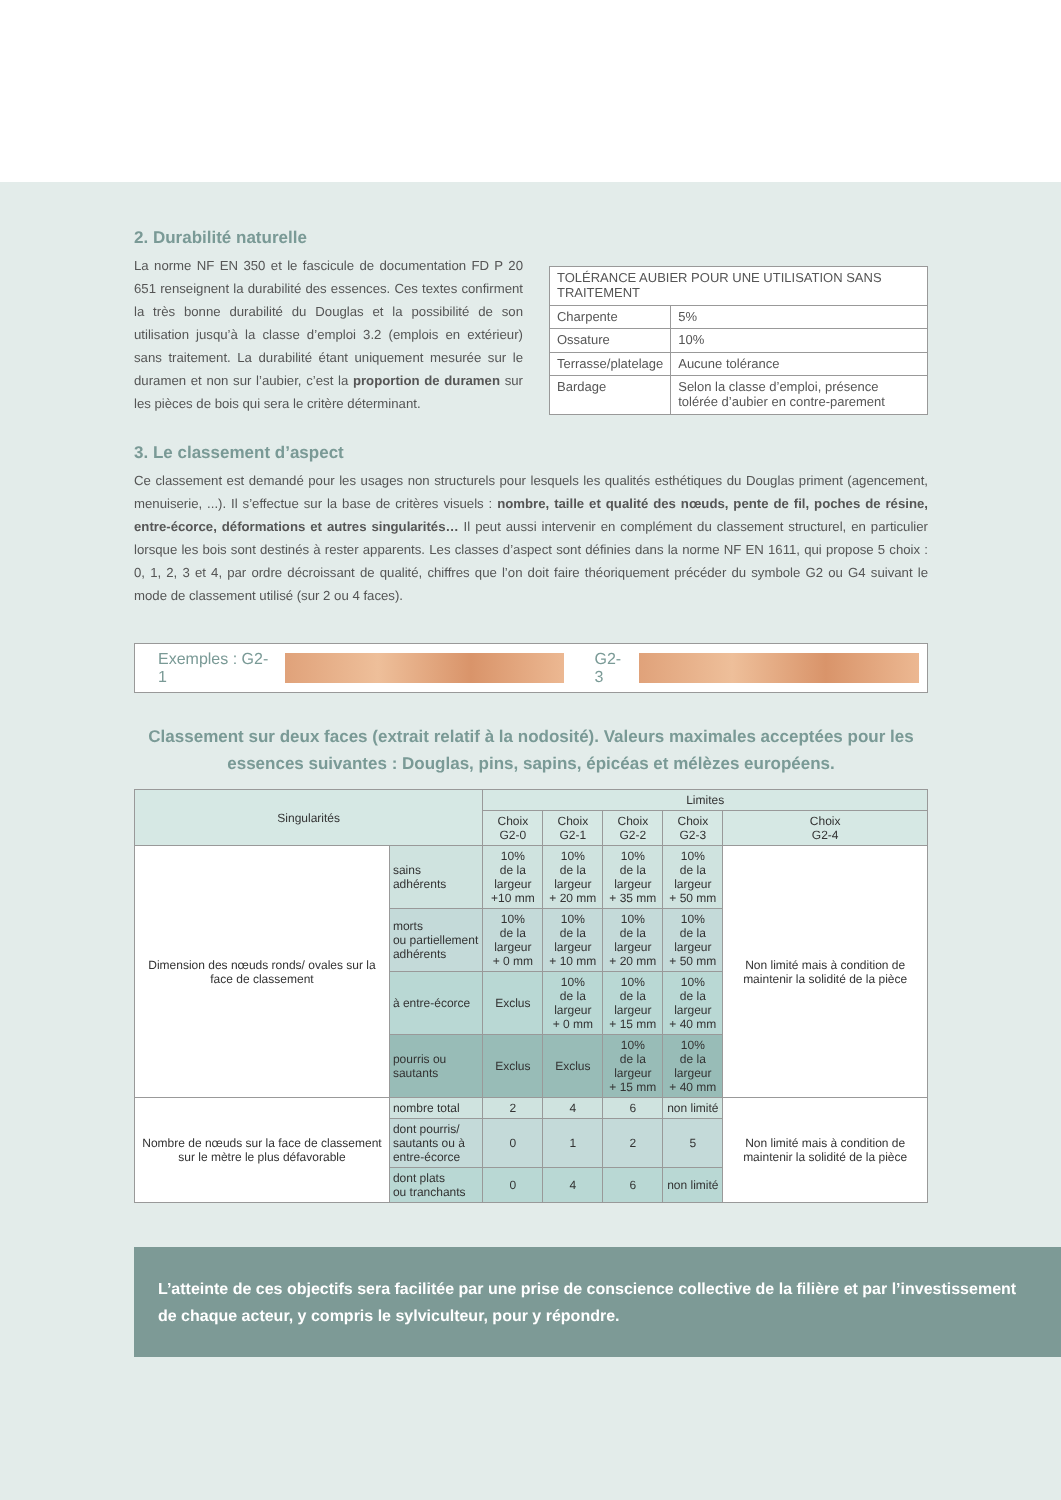2. Durabilité naturelle
La norme NF EN 350 et le fascicule de documentation FD P 20 651 renseignent la durabilité des essences. Ces textes confirment la très bonne durabilité du Douglas et la possibilité de son utilisation jusqu’à la classe d’emploi 3.2 (emplois en extérieur) sans traitement. La durabilité étant uniquement mesurée sur le duramen et non sur l’aubier, c’est la proportion de duramen sur les pièces de bois qui sera le critère déterminant.
| TOLÉRANCE AUBIER POUR UNE UTILISATION SANS TRAITEMENT | |
| Charpente | 5% |
| Ossature | 10% |
| Terrasse/platelage | Aucune tolérance |
| Bardage | Selon la classe d’emploi, présence tolérée d’aubier en contre-parement |
3. Le classement d’aspect
Ce classement est demandé pour les usages non structurels pour lesquels les qualités esthétiques du Douglas priment (agencement, menuiserie, ...). Il s’effectue sur la base de critères visuels : nombre, taille et qualité des nœuds, pente de fil, poches de résine, entre-écorce, déformations et autres singularités… Il peut aussi intervenir en complément du classement structurel, en particulier lorsque les bois sont destinés à rester apparents. Les classes d’aspect sont définies dans la norme NF EN 1611, qui propose 5 choix : 0, 1, 2, 3 et 4, par ordre décroissant de qualité, chiffres que l’on doit faire théoriquement précéder du symbole G2 ou G4 suivant le mode de classement utilisé (sur 2 ou 4 faces).
Exemples : G2-1 G2-3
Classement sur deux faces (extrait relatif à la nodosité). Valeurs maximales acceptées pour les essences suivantes : Douglas, pins, sapins, épicéas et mélèzes européens.
| Singularités | | Limites | | | | |
| --- | --- | --- | --- | --- | --- | --- |
| | | Choix G2-0 | Choix G2-1 | Choix G2-2 | Choix G2-3 | Choix G2-4 |
| Dimension des nœuds ronds/ ovales sur la face de classement | sains adhérents | 10% de la largeur +10 mm | 10% de la largeur + 20 mm | 10% de la largeur + 35 mm | 10% de la largeur + 50 mm | Non limité mais à condition de maintenir la solidité de la pièce |
| | morts ou partiellement adhérents | 10% de la largeur + 0 mm | 10% de la largeur + 10 mm | 10% de la largeur + 20 mm | 10% de la largeur + 50 mm | |
| | à entre-écorce | Exclus | 10% de la largeur + 0 mm | 10% de la largeur + 15 mm | 10% de la largeur + 40 mm | |
| | pourris ou sautants | Exclus | Exclus | 10% de la largeur + 15 mm | 10% de la largeur + 40 mm | |
| Nombre de nœuds sur la face de classement sur le mètre le plus défavorable | nombre total | 2 | 4 | 6 | non limité | Non limité mais à condition de maintenir la solidité de la pièce |
| | dont pourris/ sautants ou à entre-écorce | 0 | 1 | 2 | 5 | |
| | dont plats ou tranchants | 0 | 4 | 6 | non limité | |
L’atteinte de ces objectifs sera facilitée par une prise de conscience collective de la filière et par l’investissement de chaque acteur, y compris le sylviculteur, pour y répondre.